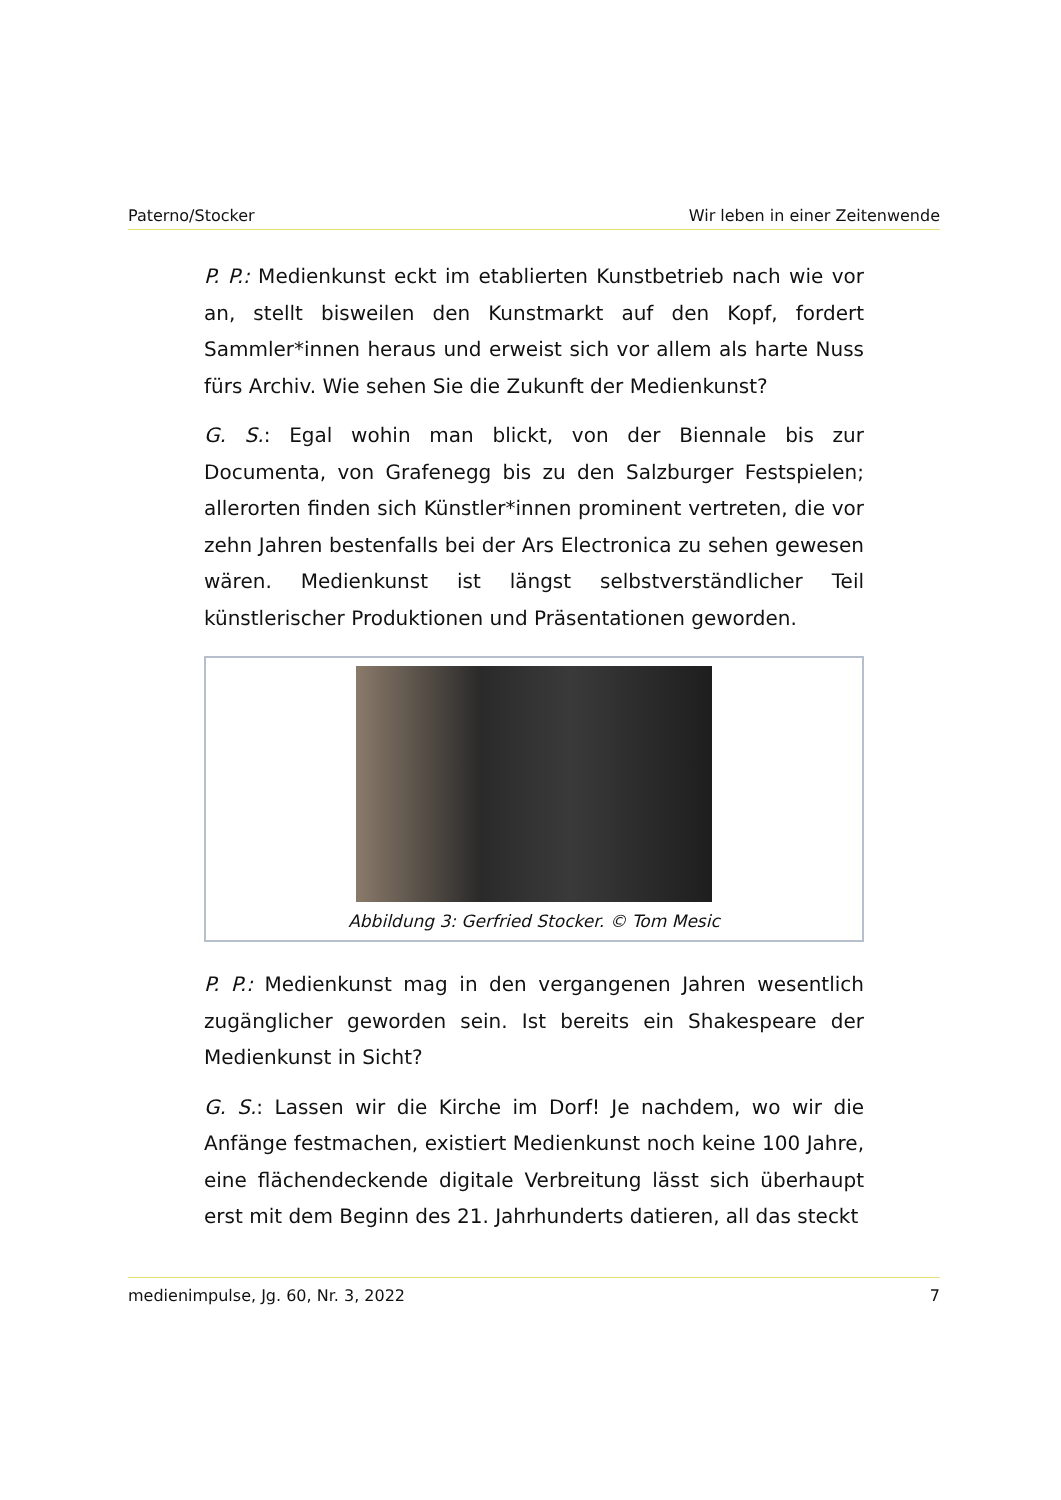Paterno/Stocker Wir leben in einer Zeitenwende
P. P.: Medienkunst eckt im etablierten Kunstbetrieb nach wie vor an, stellt bisweilen den Kunstmarkt auf den Kopf, fordert Sammler*innen heraus und erweist sich vor allem als harte Nuss fürs Archiv. Wie sehen Sie die Zukunft der Medienkunst?
G. S.: Egal wohin man blickt, von der Biennale bis zur Documenta, von Grafenegg bis zu den Salzburger Festspielen; allerorten finden sich Künstler*innen prominent vertreten, die vor zehn Jahren bestenfalls bei der Ars Electronica zu sehen gewesen wären. Medienkunst ist längst selbstverständlicher Teil künstlerischer Produktionen und Präsentationen geworden.
Abbildung 3: Gerfried Stocker. © Tom Mesic
P. P.: Medienkunst mag in den vergangenen Jahren wesentlich zugänglicher geworden sein. Ist bereits ein Shakespeare der Medienkunst in Sicht?
G. S.: Lassen wir die Kirche im Dorf! Je nachdem, wo wir die Anfänge festmachen, existiert Medienkunst noch keine 100 Jahre, eine flächendeckende digitale Verbreitung lässt sich überhaupt erst mit dem Beginn des 21. Jahrhunderts datieren, all das steckt
medienimpulse, Jg. 60, Nr. 3, 2022 7